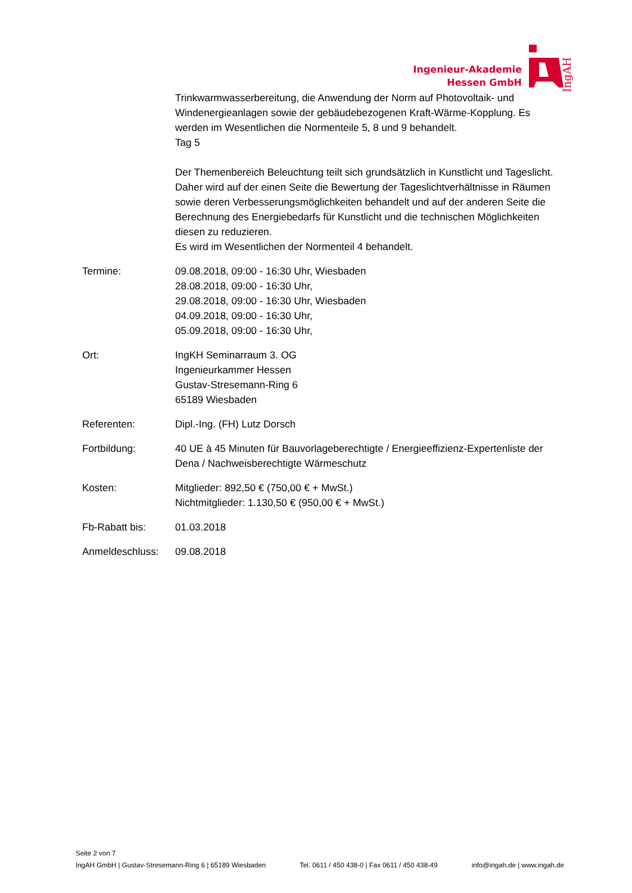IngAH
Ingenieur-Akademie
Hessen GmbH
Trinkwarmwasserbereitung, die Anwendung der Norm auf Photovoltaik- und Windenergieanlagen sowie der gebäudebezogenen Kraft-Wärme-Kopplung. Es werden im Wesentlichen die Normenteile 5, 8 und 9 behandelt.
Tag 5
Der Themenbereich Beleuchtung teilt sich grundsätzlich in Kunstlicht und Tageslicht. Daher wird auf der einen Seite die Bewertung der Tageslichtverhältnisse in Räumen sowie deren Verbesserungsmöglichkeiten behandelt und auf der anderen Seite die Berechnung des Energiebedarfs für Kunstlicht und die technischen Möglichkeiten diesen zu reduzieren.
Es wird im Wesentlichen der Normenteil 4 behandelt.
Termine: 09.08.2018, 09:00 - 16:30 Uhr, Wiesbaden
28.08.2018, 09:00 - 16:30 Uhr,
29.08.2018, 09:00 - 16:30 Uhr, Wiesbaden
04.09.2018, 09:00 - 16:30 Uhr,
05.09.2018, 09:00 - 16:30 Uhr,
Ort: IngKH Seminarraum 3. OG
Ingenieurkammer Hessen
Gustav-Stresemann-Ring 6
65189 Wiesbaden
Referenten: Dipl.-Ing. (FH) Lutz Dorsch
Fortbildung: 40 UE à 45 Minuten für Bauvorlageberechtigte / Energieeffizienz-Expertenliste der Dena / Nachweisberechtigte Wärmeschutz
Kosten: Mitglieder: 892,50 € (750,00 € + MwSt.)
Nichtmitglieder: 1.130,50 € (950,00 € + MwSt.)
Fb-Rabatt bis: 01.03.2018
Anmeldeschluss: 09.08.2018
Seite 2 von 7
IngAH GmbH | Gustav-Stresemann-Ring 6 | 65189 Wiesbaden Tel. 0611 / 450 438-0 | Fax 0611 / 450 438-49 info@ingah.de | www.ingah.de